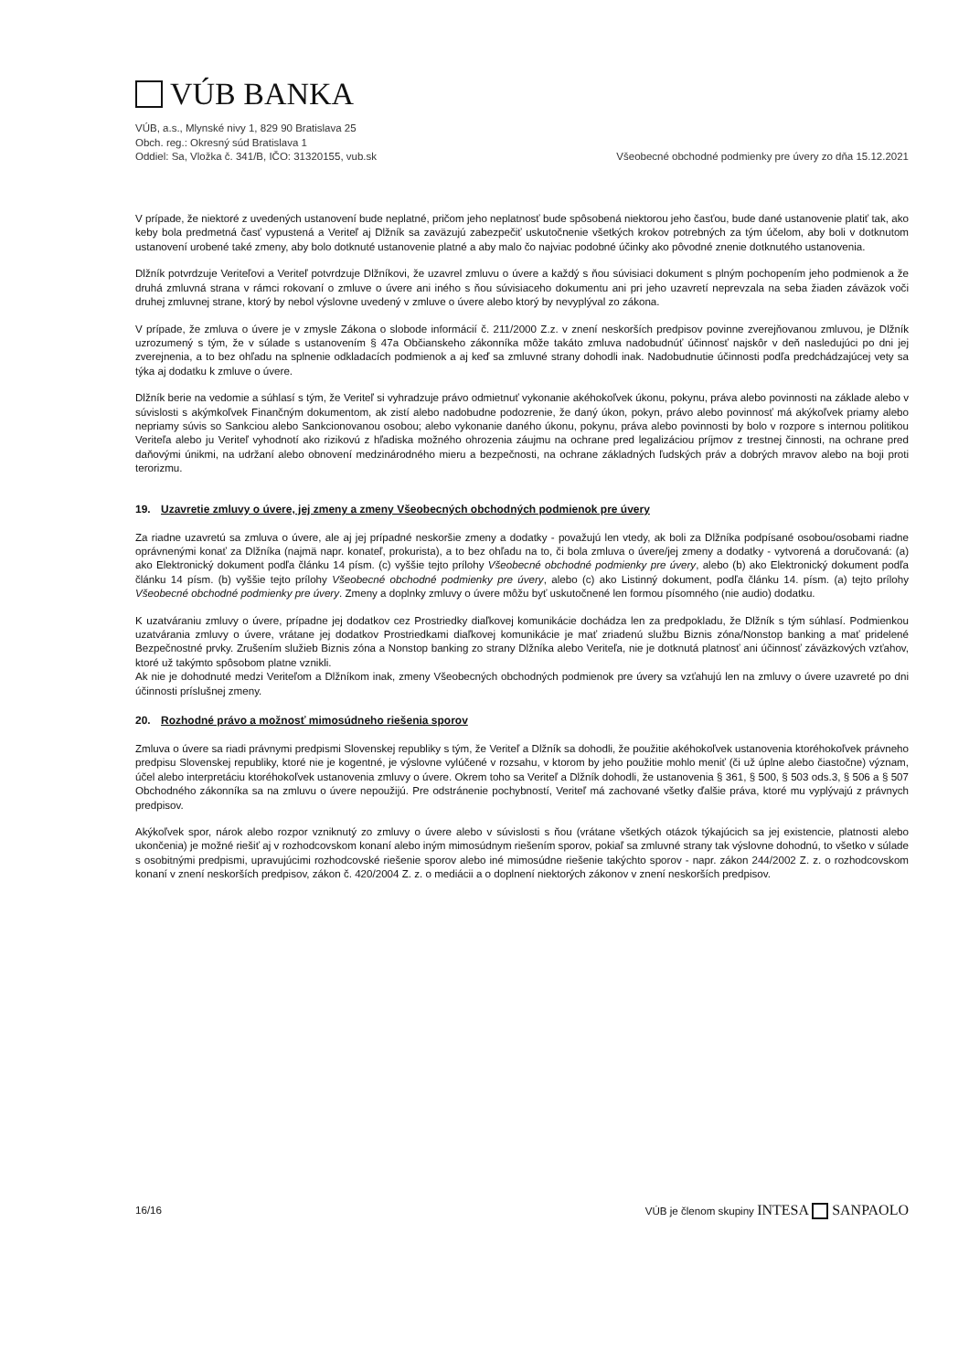VÚB BANKA
VÚB, a.s., Mlynské nivy 1, 829 90 Bratislava 25
Obch. reg.: Okresný súd Bratislava 1
Oddiel: Sa, Vložka č. 341/B, IČO: 31320155, vub.sk
Všeobecné obchodné podmienky pre úvery zo dňa 15.12.2021
V prípade, že niektoré z uvedených ustanovení bude neplatné, pričom jeho neplatnosť bude spôsobená niektorou jeho časťou, bude dané ustanovenie platiť tak, ako keby bola predmetná časť vypustená a Veriteľ aj Dlžník sa zaväzujú zabezpečiť uskutočnenie všetkých krokov potrebných za tým účelom, aby boli v dotknutom ustanovení urobené také zmeny, aby bolo dotknuté ustanovenie platné a aby malo čo najviac podobné účinky ako pôvodné znenie dotknutého ustanovenia.
Dlžník potvrdzuje Veriteľovi a Veriteľ potvrdzuje Dlžníkovi, že uzavrel zmluvu o úvere a každý s ňou súvisiaci dokument s plným pochopením jeho podmienok a že druhá zmluvná strana v rámci rokovaní o zmluve o úvere ani iného s ňou súvisiaceho dokumentu ani pri jeho uzavretí neprevzala na seba žiaden záväzok voči druhej zmluvnej strane, ktorý by nebol výslovne uvedený v zmluve o úvere alebo ktorý by nevyplýval zo zákona.
V prípade, že zmluva o úvere je v zmysle Zákona o slobode informácií č. 211/2000 Z.z. v znení neskorších predpisov povinne zverejňovanou zmluvou, je Dlžník uzrozumený s tým, že v súlade s ustanovením § 47a Občianskeho zákonníka môže takáto zmluva nadobudnúť účinnosť najskôr v deň nasledujúci po dni jej zverejnenia, a to bez ohľadu na splnenie odkladacích podmienok a aj keď sa zmluvné strany dohodli inak. Nadobudnutie účinnosti podľa predchádzajúcej vety sa týka aj dodatku k zmluve o úvere.
Dlžník berie na vedomie a súhlasí s tým, že Veriteľ si vyhradzuje právo odmietnuť vykonanie akéhokoľvek úkonu, pokynu, práva alebo povinnosti na základe alebo v súvislosti s akýmkoľvek Finančným dokumentom, ak zistí alebo nadobudne podozrenie, že daný úkon, pokyn, právo alebo povinnosť má akýkoľvek priamy alebo nepriamy súvis so Sankciou alebo Sankcionovanou osobou; alebo vykonanie daného úkonu, pokynu, práva alebo povinnosti by bolo v rozpore s internou politikou Veriteľa alebo ju Veriteľ vyhodnotí ako rizikovú z hľadiska možného ohrozenia záujmu na ochrane pred legalizáciou príjmov z trestnej činnosti, na ochrane pred daňovými únikmi, na udržaní alebo obnovení medzinárodného mieru a bezpečnosti, na ochrane základných ľudských práv a dobrých mravov alebo na boji proti terorizmu.
19. Uzavretie zmluvy o úvere, jej zmeny a zmeny Všeobecných obchodných podmienok pre úvery
Za riadne uzavretú sa zmluva o úvere, ale aj jej prípadné neskoršie zmeny a dodatky - považujú len vtedy, ak boli za Dlžníka podpísané osobou/osobami riadne oprávnenými konať za Dlžníka (najmä napr. konateľ, prokurista), a to bez ohľadu na to, či bola zmluva o úvere/jej zmeny a dodatky - vytvorená a doručovaná: (a) ako Elektronický dokument podľa článku 14 písm. (c) vyššie tejto prílohy Všeobecné obchodné podmienky pre úvery, alebo (b) ako Elektronický dokument podľa článku 14 písm. (b) vyššie tejto prílohy Všeobecné obchodné podmienky pre úvery, alebo (c) ako Listinný dokument, podľa článku 14. písm. (a) tejto prílohy Všeobecné obchodné podmienky pre úvery. Zmeny a doplnky zmluvy o úvere môžu byť uskutočnené len formou písomného (nie audio) dodatku.
K uzatváraniu zmluvy o úvere, prípadne jej dodatkov cez Prostriedky diaľkovej komunikácie dochádza len za predpokladu, že Dlžník s tým súhlasí. Podmienkou uzatvárania zmluvy o úvere, vrátane jej dodatkov Prostriedkami diaľkovej komunikácie je mať zriadenú službu Biznis zóna/Nonstop banking a mať pridelené Bezpečnostné prvky. Zrušením služieb Biznis zóna a Nonstop banking zo strany Dlžníka alebo Veriteľa, nie je dotknutá platnosť ani účinnosť záväzkových vzťahov, ktoré už takýmto spôsobom platne vznikli.
Ak nie je dohodnuté medzi Veriteľom a Dlžníkom inak, zmeny Všeobecných obchodných podmienok pre úvery sa vzťahujú len na zmluvy o úvere uzavreté po dni účinnosti príslušnej zmeny.
20. Rozhodné právo a možnosť mimosúdneho riešenia sporov
Zmluva o úvere sa riadi právnymi predpismi Slovenskej republiky s tým, že Veriteľ a Dlžník sa dohodli, že použitie akéhokoľvek ustanovenia ktoréhokoľvek právneho predpisu Slovenskej republiky, ktoré nie je kogentné, je výslovne vylúčené v rozsahu, v ktorom by jeho použitie mohlo meniť (či už úplne alebo čiastočne) význam, účel alebo interpretáciu ktoréhokoľvek ustanovenia zmluvy o úvere. Okrem toho sa Veriteľ a Dlžník dohodli, že ustanovenia § 361, § 500, § 503 ods.3, § 506 a § 507 Obchodného zákonníka sa na zmluvu o úvere nepoužijú. Pre odstránenie pochybností, Veriteľ má zachované všetky ďalšie práva, ktoré mu vyplývajú z právnych predpisov.
Akýkoľvek spor, nárok alebo rozpor vzniknutý zo zmluvy o úvere alebo v súvislosti s ňou (vrátane všetkých otázok týkajúcich sa jej existencie, platnosti alebo ukončenia) je možné riešiť aj v rozhodcovskom konaní alebo iným mimosúdnym riešením sporov, pokiaľ sa zmluvné strany tak výslovne dohodnú, to všetko v súlade s osobitnými predpismi, upravujúcimi rozhodcovské riešenie sporov alebo iné mimosúdne riešenie takýchto sporov - napr. zákon 244/2002 Z. z. o rozhodcovskom konaní v znení neskorších predpisov, zákon č. 420/2004 Z. z. o mediácii a o doplnení niektorých zákonov v znení neskorších predpisov.
16/16
VÚB je členom skupiny INTESA SANPAOLO